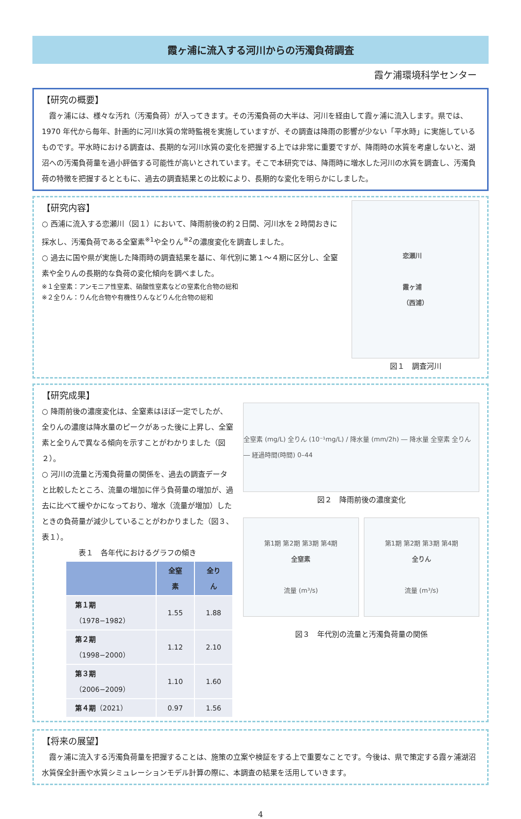霞ヶ浦に流入する河川からの汚濁負荷調査
霞ケ浦環境科学センター
【研究の概要】
　霞ヶ浦には、様々な汚れ（汚濁負荷）が入ってきます。その汚濁負荷の大半は、河川を経由して霞ヶ浦に流入します。県では、1970 年代から毎年、計画的に河川水質の常時監視を実施していますが、その調査は降雨の影響が少ない「平水時」に実施しているものです。平水時における調査は、長期的な河川水質の変化を把握する上では非常に重要ですが、降雨時の水質を考慮しないと、湖沼への汚濁負荷量を過小評価する可能性が高いとされています。そこで本研究では、降雨時に増水した河川の水質を調査し、汚濁負荷の特徴を把握するとともに、過去の調査結果との比較により、長期的な変化を明らかにしました。
【研究内容】
○ 西浦に流入する恋瀬川（図１）において、降雨前後の約２日間、河川水を２時間おきに採水し、汚濁負荷である全窒素<sup>※1</sup>や全りん<sup>※2</sup>の濃度変化を調査しました。
○ 過去に国や県が実施した降雨時の調査結果を基に、年代別に第１～４期に区分し、全窒素や全りんの長期的な負荷の変化傾向を調べました。
※１全窒素：アンモニア性窒素、硝酸性窒素などの窒素化合物の総和
※２全りん：りん化合物や有機性りんなどりん化合物の総和
恋瀬川
霞ヶ浦
（西浦）
図１　調査河川
【研究成果】
○ 降雨前後の濃度変化は、全窒素はほぼ一定でしたが、全りんの濃度は降水量のピークがあった後に上昇し、全窒素と全りんで異なる傾向を示すことがわかりました（図２）。
○ 河川の流量と汚濁負荷量の関係を、過去の調査データと比較したところ、流量の増加に伴う負荷量の増加が、過去に比べて緩やかになっており、増水（流量が増加）したときの負荷量が減少していることがわかりました（図３、表１）。
表１　各年代におけるグラフの傾き
| | 全窒素 | 全りん |
| --- | --- | --- |
| 第１期 （1978−1982） | 1.55 | 1.88 |
| 第２期 （1998−2000） | 1.12 | 2.10 |
| 第３期 （2006−2009） | 1.10 | 1.60 |
| 第４期 （2021） | 0.97 | 1.56 |
全窒素 (mg/L) 全りん (10⁻¹mg/L) / 降水量 (mm/2h) ― 降水量 全窒素 全りん ― 経過時間(時間) 0–44
図２　降雨前後の濃度変化
第1期 第2期 第3期 第4期
全窒素
流量 (m³/s)
第1期 第2期 第3期 第4期
全りん
流量 (m³/s)
図３　年代別の流量と汚濁負荷量の関係
【将来の展望】
　霞ヶ浦に流入する汚濁負荷量を把握することは、施策の立案や検証をする上で重要なことです。今後は、県で策定する霞ヶ浦湖沼水質保全計画や水質シミュレーションモデル計算の際に、本調査の結果を活用していきます。
4